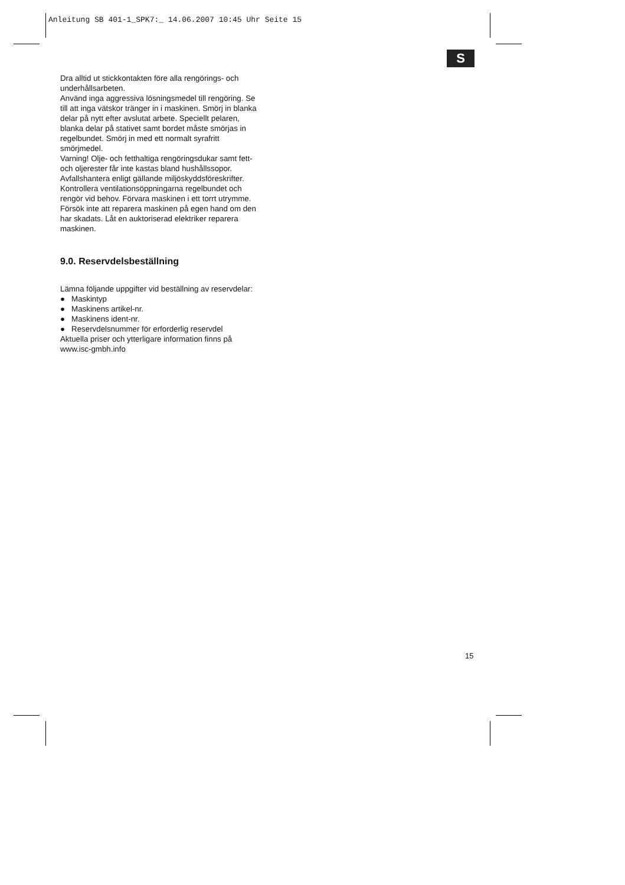Anleitung SB 401-1_SPK7:_ 14.06.2007 10:45 Uhr Seite 15
S
Dra alltid ut stickkontakten före alla rengörings- och underhållsarbeten.
Använd inga aggressiva lösningsmedel till rengöring. Se till att inga vätskor tränger in i maskinen. Smörj in blanka delar på nytt efter avslutat arbete. Speciellt pelaren, blanka delar på stativet samt bordet måste smörjas in regelbundet. Smörj in med ett normalt syrafritt smörjmedel.
Varning! Olje- och fetthaltiga rengöringsdukar samt fett- och oljerester får inte kastas bland hushållssopor. Avfallshantera enligt gällande miljöskyddsföreskrifter. Kontrollera ventilationsöppningarna regelbundet och rengör vid behov. Förvara maskinen i ett torrt utrymme. Försök inte att reparera maskinen på egen hand om den har skadats. Låt en auktoriserad elektriker reparera maskinen.
9.0. Reservdelsbeställning
Lämna följande uppgifter vid beställning av reservdelar:
● Maskintyp
● Maskinens artikel-nr.
● Maskinens ident-nr.
● Reservdelsnummer för erforderlig reservdel
Aktuella priser och ytterligare information finns på www.isc-gmbh.info
15